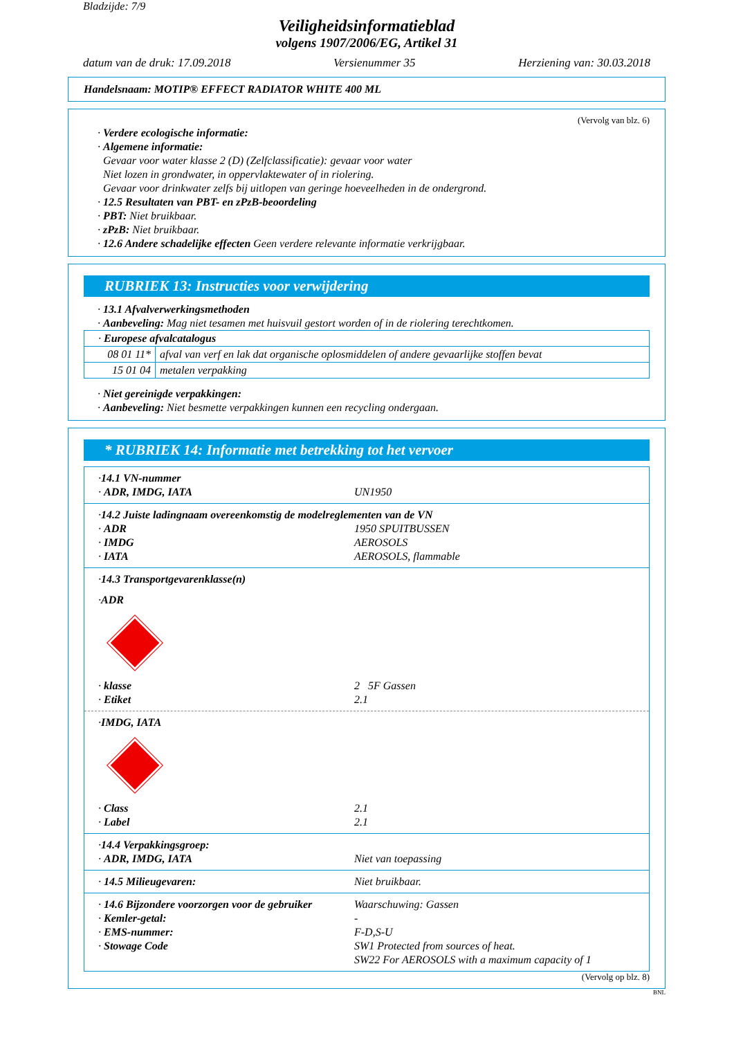Bladzijde: 7/9
Veiligheidsinformatieblad
volgens 1907/2006/EG, Artikel 31
datum van de druk: 17.09.2018 Versienummer 35 Herziening van: 30.03.2018
Handelsnaam: MOTIP® EFFECT RADIATOR WHITE 400 ML
(Vervolg van blz. 6)
· Verdere ecologische informatie:
· Algemene informatie:
Gevaar voor water klasse 2 (D) (Zelfclassificatie): gevaar voor water
Niet lozen in grondwater, in oppervlaktewater of in riolering.
Gevaar voor drinkwater zelfs bij uitlopen van geringe hoeveelheden in de ondergrond.
· 12.5 Resultaten van PBT- en zPzB-beoordeling
· PBT: Niet bruikbaar.
· zPzB: Niet bruikbaar.
· 12.6 Andere schadelijke effecten Geen verdere relevante informatie verkrijgbaar.
RUBRIEK 13: Instructies voor verwijdering
· 13.1 Afvalverwerkingsmethoden
· Aanbeveling: Mag niet tesamen met huisvuil gestort worden of in de riolering terechtkomen.
| · Europese afvalcatalogus | |
| 08 01 11* | afval van verf en lak dat organische oplosmiddelen of andere gevaarlijke stoffen bevat |
| 15 01 04 | metalen verpakking |
· Niet gereinigde verpakkingen:
· Aanbeveling: Niet besmette verpakkingen kunnen een recycling ondergaan.
* RUBRIEK 14: Informatie met betrekking tot het vervoer
· 14.1 VN-nummer
· ADR, IMDG, IATA UN1950
· 14.2 Juiste ladingnaam overeenkomstig de modelreglementen van de VN
· ADR 1950 SPUITBUSSEN
· IMDG AEROSOLS
· IATA AEROSOLS, flammable
· 14.3 Transportgevarenklasse(n)
· ADR
· klasse 2 5F Gassen
· Etiket 2.1
· IMDG, IATA
· Class 2.1
· Label 2.1
· 14.4 Verpakkingsgroep:
· ADR, IMDG, IATA Niet van toepassing
· 14.5 Milieugevaren: Niet bruikbaar.
· 14.6 Bijzondere voorzorgen voor de gebruiker Waarschuwing: Gassen
· Kemler-getal: -
· EMS-nummer: F-D,S-U
· Stowage Code SW1 Protected from sources of heat.
SW22 For AEROSOLS with a maximum capacity of 1
(Vervolg op blz. 8)
BNL